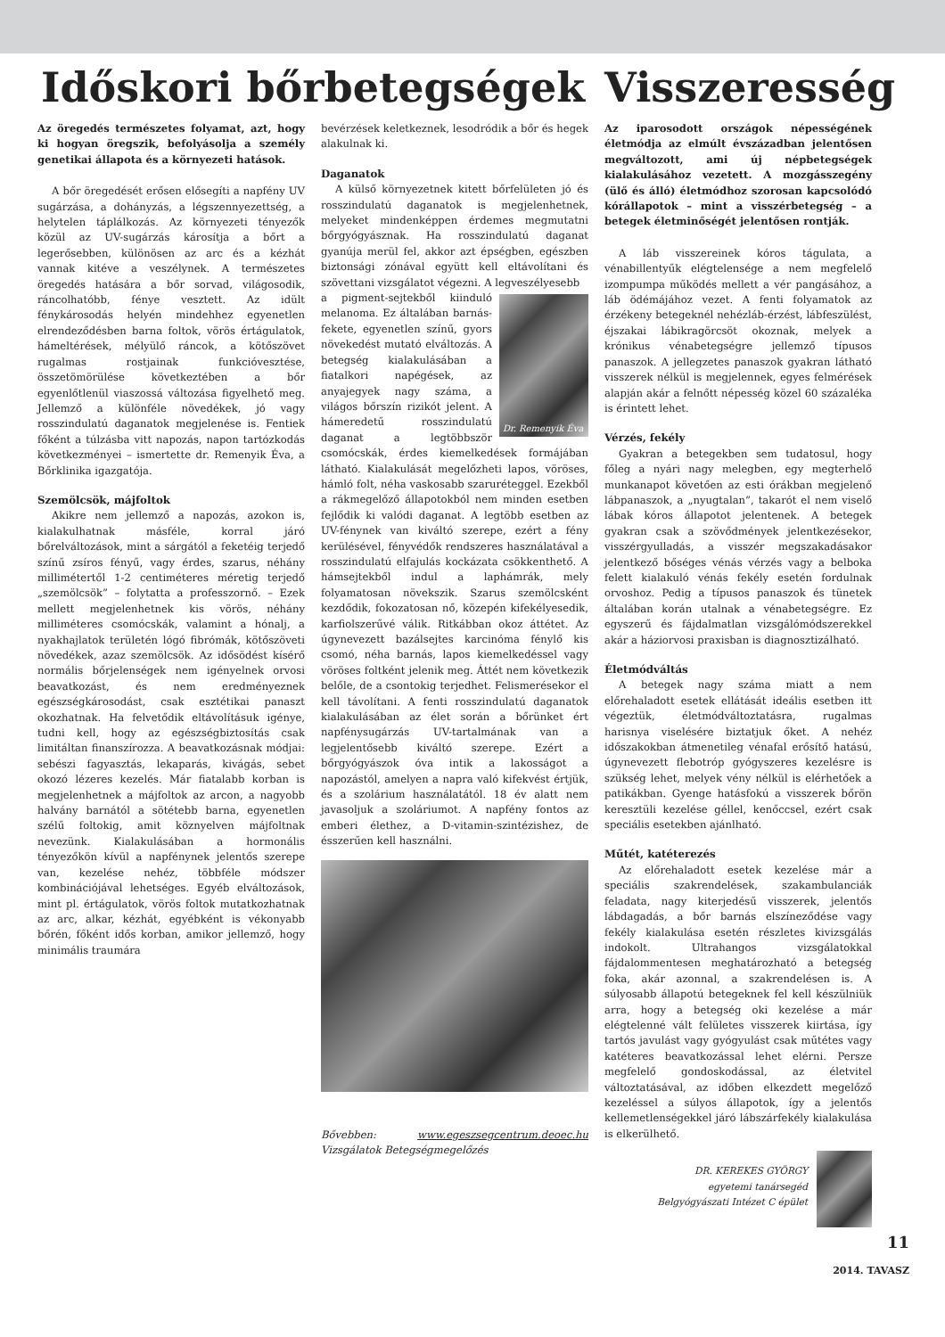Időskori bőrbetegségek
Az öregedés természetes folyamat, azt, hogy ki hogyan öregszik, befolyásolja a személy genetikai állapota és a környezeti hatások.
A bőr öregedését erősen elősegíti a napfény UV sugárzása, a dohányzás, a légszennyezettség, a helytelen táplálkozás. Az környezeti tényezők közül az UV-sugárzás károsítja a bőrt a legerősebben, különösen az arc és a kézhát vannak kitéve a veszélynek. A természetes öregedés hatására a bőr sorvad, világosodik, ráncolhatóbb, fénye vesztett. Az idült fénykárosodás helyén mindehhez egyenetlen elrendeződésben barna foltok, vörös értágulatok, hámeltérések, mélyülő ráncok, a kötőszövet rugalmas rostjainak funkcióvesztése, összetömörülése következtében a bőr egyenlőtlenül viaszossá változása figyelhető meg. Jellemző a különféle növedékek, jó vagy rosszindulatú daganatok megjelenése is. Fentiek főként a túlzásba vitt napozás, napon tartózkodás következményei – ismertette dr. Remenyik Éva, a Bőrklinika igazgatója.
Szemölcsök, májfoltok
Akikre nem jellemző a napozás, azokon is, kialakulhatnak másféle, korral járó bőrelváltozások, mint a sárgától a feketéig terjedő színű zsíros fényű, vagy érdes, szarus, néhány millimétertől 1-2 centiméteres méretig terjedő „szemölcsök” – folytatta a professzornő. – Ezek mellett megjelenhetnek kis vörös, néhány milliméteres csomócskák, valamint a hónalj, a nyakhajlatok területén lógó fibrómák, kötőszöveti növedékek, azaz szemölcsök. Az idősödést kísérő normális bőrjelenségek nem igényelnek orvosi beavatkozást, és nem eredményeznek egészségkárosodást, csak esztétikai panaszt okozhatnak. Ha felvetődik eltávolításuk igénye, tudni kell, hogy az egészségbiztosítás csak limitáltan finanszírozza. A beavatkozásnak módjai: sebészi fagyasztás, lekaparás, kivágás, sebet okozó lézeres kezelés. Már fiatalabb korban is megjelenhetnek a májfoltok az arcon, a nagyobb halvány barnától a sötétebb barna, egyenetlen szélű foltokig, amit köznyelven májfoltnak nevezünk. Kialakulásában a hormonális tényezőkön kívül a napfénynek jelentős szerepe van, kezelése nehéz, többféle módszer kombinációjával lehetséges. Egyéb elváltozások, mint pl. értágulatok, vörös foltok mutatkozhatnak az arc, alkar, kézhát, egyébként is vékonyabb bőrén, főként idős korban, amikor jellemző, hogy minimális traumára
bevérzések keletkeznek, lesodródik a bőr és hegek alakulnak ki.
Daganatok
A külső környezetnek kitett bőrfelületen jó és rosszindulatú daganatok is megjelenhetnek, melyeket mindenképpen érdemes megmutatni bőrgyógyásznak. Ha rosszindulatú daganat gyanúja merül fel, akkor azt épségben, egészben biztonsági zónával együtt kell eltávolítani és szövettani vizsgálatot végezni. A legveszélyesebb
Dr. Remenyik Éva
a pigment-sejtekből kiinduló melanoma. Ez általában barnás-fekete, egyenetlen színű, gyors növekedést mutató elváltozás. A betegség kialakulásában a fiatalkori napégések, az anyajegyek nagy száma, a világos bőrszín rizikót jelent. A hámeredetű rosszindulatú daganat a legtöbbször csomócskák, érdes kiemelkedések formájában látható. Kialakulását megelőzheti lapos, vöröses, hámló folt, néha vaskosabb szaruréteggel. Ezekből a rákmegelőző állapotokból nem minden esetben fejlődik ki valódi daganat. A legtöbb esetben az UV-fénynek van kiváltó szerepe, ezért a fény kerülésével, fényvédők rendszeres használatával a rosszindulatú elfajulás kockázata csökkenthető. A hámsejtekből indul a laphámrák, mely folyamatosan növekszik. Szarus szemölcsként kezdődik, fokozatosan nő, közepén kifekélyesedik, karfiolszerűvé válik. Ritkábban okoz áttétet. Az úgynevezett bazálsejtes karcinóma fénylő kis csomó, néha barnás, lapos kiemelkedéssel vagy vöröses foltként jelenik meg. Áttét nem következik belőle, de a csontokig terjedhet. Felismerésekor el kell távolítani. A fenti rosszindulatú daganatok kialakulásában az élet során a bőrünket ért napfénysugárzás UV-tartalmának van a legjelentősebb kiváltó szerepe. Ezért a bőrgyógyászok óva intik a lakosságot a napozástól, amelyen a napra való kifekvést értjük, és a szolárium használatától. 18 év alatt nem javasoljuk a szoláriumot. A napfény fontos az emberi élethez, a D-vitamin-szintézishez, de ésszerűen kell használni.
Bővebben: www.egeszsegcentrum.deoec.hu Vizsgálatok Betegségmegelőzés
Visszeresség
Az iparosodott országok népességének életmódja az elmúlt évszázadban jelentősen megváltozott, ami új népbetegségek kialakulásához vezetett. A mozgásszegény (ülő és álló) életmódhoz szorosan kapcsolódó kórállapotok – mint a visszérbetegség – a betegek életminőségét jelentősen rontják.
A láb visszereinek kóros tágulata, a vénabillentyűk elégtelensége a nem megfelelő izompumpa működés mellett a vér pangásához, a láb ödémájához vezet. A fenti folyamatok az érzékeny betegeknél nehézláb-érzést, lábfeszülést, éjszakai lábikragörcsöt okoznak, melyek a krónikus vénabetegségre jellemző típusos panaszok. A jellegzetes panaszok gyakran látható visszerek nélkül is megjelennek, egyes felmérések alapján akár a felnőtt népesség közel 60 százaléka is érintett lehet.
Vérzés, fekély
Gyakran a betegekben sem tudatosul, hogy főleg a nyári nagy melegben, egy megterhelő munkanapot követően az esti órákban megjelenő lábpanaszok, a „nyugtalan”, takarót el nem viselő lábak kóros állapotot jelentenek. A betegek gyakran csak a szövődmények jelentkezésekor, visszérgyulladás, a visszér megszakadásakor jelentkező bőséges vénás vérzés vagy a belboka felett kialakuló vénás fekély esetén fordulnak orvoshoz. Pedig a típusos panaszok és tünetek általában korán utalnak a vénabetegségre. Ez egyszerű és fájdalmatlan vizsgálómódszerekkel akár a háziorvosi praxisban is diagnosztizálható.
Életmódváltás
A betegek nagy száma miatt a nem előrehaladott esetek ellátását ideális esetben itt végeztük, életmódváltoztatásra, rugalmas harisnya viselésére biztatjuk őket. A nehéz időszakokban átmenetileg vénafal erősítő hatású, úgynevezett flebotróp gyógyszeres kezelésre is szükség lehet, melyek vény nélkül is elérhetőek a patikákban. Gyenge hatásfokú a visszerek bőrön keresztüli kezelése géllel, kenőccsel, ezért csak speciális esetekben ajánlható.
Műtét, katéterezés
Az előrehaladott esetek kezelése már a speciális szakrendelések, szakambulanciák feladata, nagy kiterjedésű visszerek, jelentős lábdagadás, a bőr barnás elszíneződése vagy fekély kialakulása esetén részletes kivizsgálás indokolt. Ultrahangos vizsgálatokkal fájdalommentesen meghatározható a betegség foka, akár azonnal, a szakrendelésen is. A súlyosabb állapotú betegeknek fel kell készülniük arra, hogy a betegség oki kezelése a már elégtelenné vált felületes visszerek kiirtása, így tartós javulást vagy gyógyulást csak műtétes vagy katéteres beavatkozással lehet elérni. Persze megfelelő gondoskodással, az életvitel változtatásával, az időben elkezdett megelőző kezeléssel a súlyos állapotok, így a jelentős kellemetlenségekkel járó lábszárfekély kialakulása is elkerülhető.
DR. KEREKES GYÖRGY
egyetemi tanársegéd
Belgyógyászati Intézet C épület
11
2014. TAVASZ